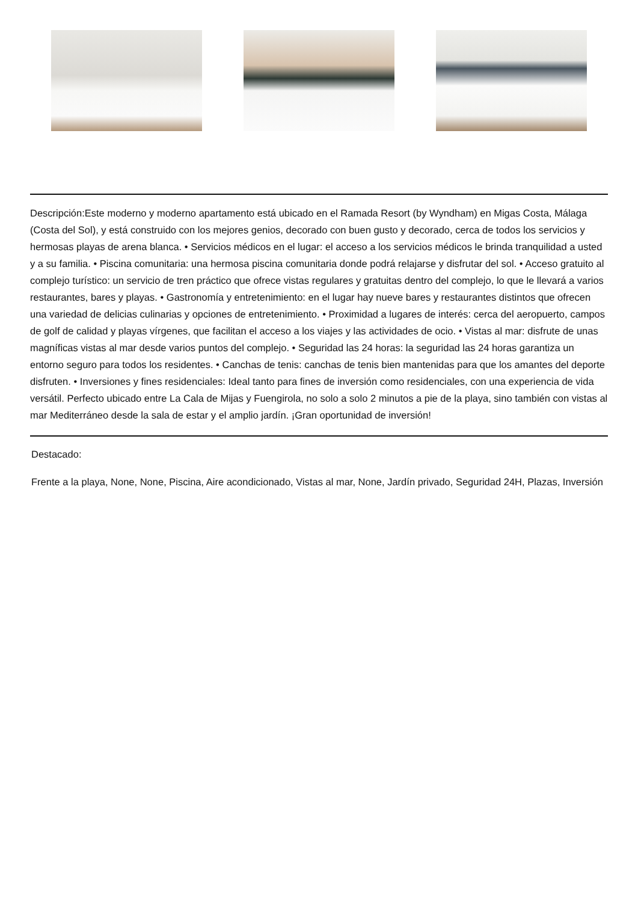Descripción:Este moderno y moderno apartamento está ubicado en el Ramada Resort (by Wyndham) en Migas Costa, Málaga (Costa del Sol), y está construido con los mejores genios, decorado con buen gusto y decorado, cerca de todos los servicios y hermosas playas de arena blanca. • Servicios médicos en el lugar: el acceso a los servicios médicos le brinda tranquilidad a usted y a su familia. • Piscina comunitaria: una hermosa piscina comunitaria donde podrá relajarse y disfrutar del sol. • Acceso gratuito al complejo turístico: un servicio de tren práctico que ofrece vistas regulares y gratuitas dentro del complejo, lo que le llevará a varios restaurantes, bares y playas. • Gastronomía y entretenimiento: en el lugar hay nueve bares y restaurantes distintos que ofrecen una variedad de delicias culinarias y opciones de entretenimiento. • Proximidad a lugares de interés: cerca del aeropuerto, campos de golf de calidad y playas vírgenes, que facilitan el acceso a los viajes y las actividades de ocio. • Vistas al mar: disfrute de unas magníficas vistas al mar desde varios puntos del complejo. • Seguridad las 24 horas: la seguridad las 24 horas garantiza un entorno seguro para todos los residentes. • Canchas de tenis: canchas de tenis bien mantenidas para que los amantes del deporte disfruten. • Inversiones y fines residenciales: Ideal tanto para fines de inversión como residenciales, con una experiencia de vida versátil. Perfecto ubicado entre La Cala de Mijas y Fuengirola, no solo a solo 2 minutos a pie de la playa, sino también con vistas al mar Mediterráneo desde la sala de estar y el amplio jardín. ¡Gran oportunidad de inversión!
Destacado:
Frente a la playa, None, None, Piscina, Aire acondicionado, Vistas al mar, None, Jardín privado, Seguridad 24H, Plazas, Inversión